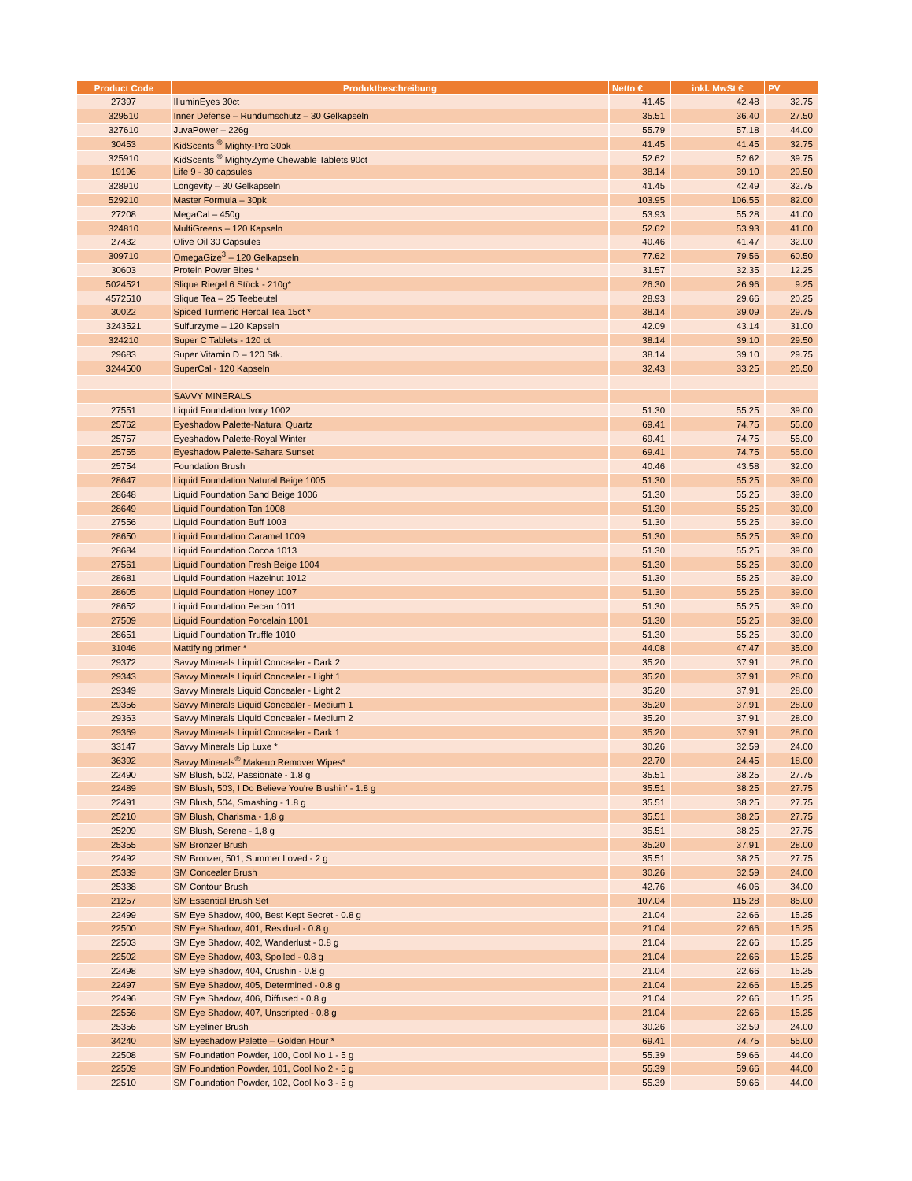| Product Code | Produktbeschreibung | Netto € | inkl. MwSt € | PV |
| --- | --- | --- | --- | --- |
| 27397 | IlluminEyes 30ct | 41.45 | 42.48 | 32.75 |
| 329510 | Inner Defense – Rundumschutz – 30 Gelkapseln | 35.51 | 36.40 | 27.50 |
| 327610 | JuvaPower – 226g | 55.79 | 57.18 | 44.00 |
| 30453 | KidScents <sup>®</sup> Mighty-Pro 30pk | 41.45 | 41.45 | 32.75 |
| 325910 | KidScents <sup>®</sup> MightyZyme Chewable Tablets 90ct | 52.62 | 52.62 | 39.75 |
| 19196 | Life 9 - 30 capsules | 38.14 | 39.10 | 29.50 |
| 328910 | Longevity – 30 Gelkapseln | 41.45 | 42.49 | 32.75 |
| 529210 | Master Formula – 30pk | 103.95 | 106.55 | 82.00 |
| 27208 | MegaCal – 450g | 53.93 | 55.28 | 41.00 |
| 324810 | MultiGreens – 120 Kapseln | 52.62 | 53.93 | 41.00 |
| 27432 | Olive Oil 30 Capsules | 40.46 | 41.47 | 32.00 |
| 309710 | OmegaGize<sup>3</sup> – 120 Gelkapseln | 77.62 | 79.56 | 60.50 |
| 30603 | Protein Power Bites * | 31.57 | 32.35 | 12.25 |
| 5024521 | Slique Riegel 6 Stück - 210g* | 26.30 | 26.96 | 9.25 |
| 4572510 | Slique Tea – 25 Teebeutel | 28.93 | 29.66 | 20.25 |
| 30022 | Spiced Turmeric Herbal Tea 15ct * | 38.14 | 39.09 | 29.75 |
| 3243521 | Sulfurzyme – 120 Kapseln | 42.09 | 43.14 | 31.00 |
| 324210 | Super C Tablets - 120 ct | 38.14 | 39.10 | 29.50 |
| 29683 | Super Vitamin D – 120 Stk. | 38.14 | 39.10 | 29.75 |
| 3244500 | SuperCal - 120 Kapseln | 32.43 | 33.25 | 25.50 |
| | SAVVY MINERALS | | | |
| 27551 | Liquid Foundation Ivory 1002 | 51.30 | 55.25 | 39.00 |
| 25762 | Eyeshadow Palette-Natural Quartz | 69.41 | 74.75 | 55.00 |
| 25757 | Eyeshadow Palette-Royal Winter | 69.41 | 74.75 | 55.00 |
| 25755 | Eyeshadow Palette-Sahara Sunset | 69.41 | 74.75 | 55.00 |
| 25754 | Foundation Brush | 40.46 | 43.58 | 32.00 |
| 28647 | Liquid Foundation Natural Beige 1005 | 51.30 | 55.25 | 39.00 |
| 28648 | Liquid Foundation Sand Beige 1006 | 51.30 | 55.25 | 39.00 |
| 28649 | Liquid Foundation Tan 1008 | 51.30 | 55.25 | 39.00 |
| 27556 | Liquid Foundation Buff 1003 | 51.30 | 55.25 | 39.00 |
| 28650 | Liquid Foundation Caramel 1009 | 51.30 | 55.25 | 39.00 |
| 28684 | Liquid Foundation Cocoa 1013 | 51.30 | 55.25 | 39.00 |
| 27561 | Liquid Foundation Fresh Beige 1004 | 51.30 | 55.25 | 39.00 |
| 28681 | Liquid Foundation Hazelnut 1012 | 51.30 | 55.25 | 39.00 |
| 28605 | Liquid Foundation Honey 1007 | 51.30 | 55.25 | 39.00 |
| 28652 | Liquid Foundation Pecan 1011 | 51.30 | 55.25 | 39.00 |
| 27509 | Liquid Foundation Porcelain 1001 | 51.30 | 55.25 | 39.00 |
| 28651 | Liquid Foundation Truffle 1010 | 51.30 | 55.25 | 39.00 |
| 31046 | Mattifying primer * | 44.08 | 47.47 | 35.00 |
| 29372 | Savvy Minerals Liquid Concealer - Dark 2 | 35.20 | 37.91 | 28.00 |
| 29343 | Savvy Minerals Liquid Concealer - Light 1 | 35.20 | 37.91 | 28.00 |
| 29349 | Savvy Minerals Liquid Concealer - Light 2 | 35.20 | 37.91 | 28.00 |
| 29356 | Savvy Minerals Liquid Concealer - Medium 1 | 35.20 | 37.91 | 28.00 |
| 29363 | Savvy Minerals Liquid Concealer - Medium 2 | 35.20 | 37.91 | 28.00 |
| 29369 | Savvy Minerals Liquid Concealer - Dark 1 | 35.20 | 37.91 | 28.00 |
| 33147 | Savvy Minerals Lip Luxe * | 30.26 | 32.59 | 24.00 |
| 36392 | Savvy Minerals<sup>®</sup> Makeup Remover Wipes* | 22.70 | 24.45 | 18.00 |
| 22490 | SM Blush, 502, Passionate - 1.8 g | 35.51 | 38.25 | 27.75 |
| 22489 | SM Blush, 503, I Do Believe You're Blushin' - 1.8 g | 35.51 | 38.25 | 27.75 |
| 22491 | SM Blush, 504, Smashing - 1.8 g | 35.51 | 38.25 | 27.75 |
| 25210 | SM Blush, Charisma - 1,8 g | 35.51 | 38.25 | 27.75 |
| 25209 | SM Blush, Serene - 1,8 g | 35.51 | 38.25 | 27.75 |
| 25355 | SM Bronzer Brush | 35.20 | 37.91 | 28.00 |
| 22492 | SM Bronzer, 501, Summer Loved - 2 g | 35.51 | 38.25 | 27.75 |
| 25339 | SM Concealer Brush | 30.26 | 32.59 | 24.00 |
| 25338 | SM Contour Brush | 42.76 | 46.06 | 34.00 |
| 21257 | SM Essential Brush Set | 107.04 | 115.28 | 85.00 |
| 22499 | SM Eye Shadow, 400, Best Kept Secret - 0.8 g | 21.04 | 22.66 | 15.25 |
| 22500 | SM Eye Shadow, 401, Residual - 0.8 g | 21.04 | 22.66 | 15.25 |
| 22503 | SM Eye Shadow, 402, Wanderlust - 0.8 g | 21.04 | 22.66 | 15.25 |
| 22502 | SM Eye Shadow, 403, Spoiled - 0.8 g | 21.04 | 22.66 | 15.25 |
| 22498 | SM Eye Shadow, 404, Crushin - 0.8 g | 21.04 | 22.66 | 15.25 |
| 22497 | SM Eye Shadow, 405, Determined - 0.8 g | 21.04 | 22.66 | 15.25 |
| 22496 | SM Eye Shadow, 406, Diffused - 0.8 g | 21.04 | 22.66 | 15.25 |
| 22556 | SM Eye Shadow, 407, Unscripted - 0.8 g | 21.04 | 22.66 | 15.25 |
| 25356 | SM Eyeliner Brush | 30.26 | 32.59 | 24.00 |
| 34240 | SM Eyeshadow Palette – Golden Hour * | 69.41 | 74.75 | 55.00 |
| 22508 | SM Foundation Powder, 100, Cool No 1 - 5 g | 55.39 | 59.66 | 44.00 |
| 22509 | SM Foundation Powder, 101, Cool No 2 - 5 g | 55.39 | 59.66 | 44.00 |
| 22510 | SM Foundation Powder, 102, Cool No 3 - 5 g | 55.39 | 59.66 | 44.00 |